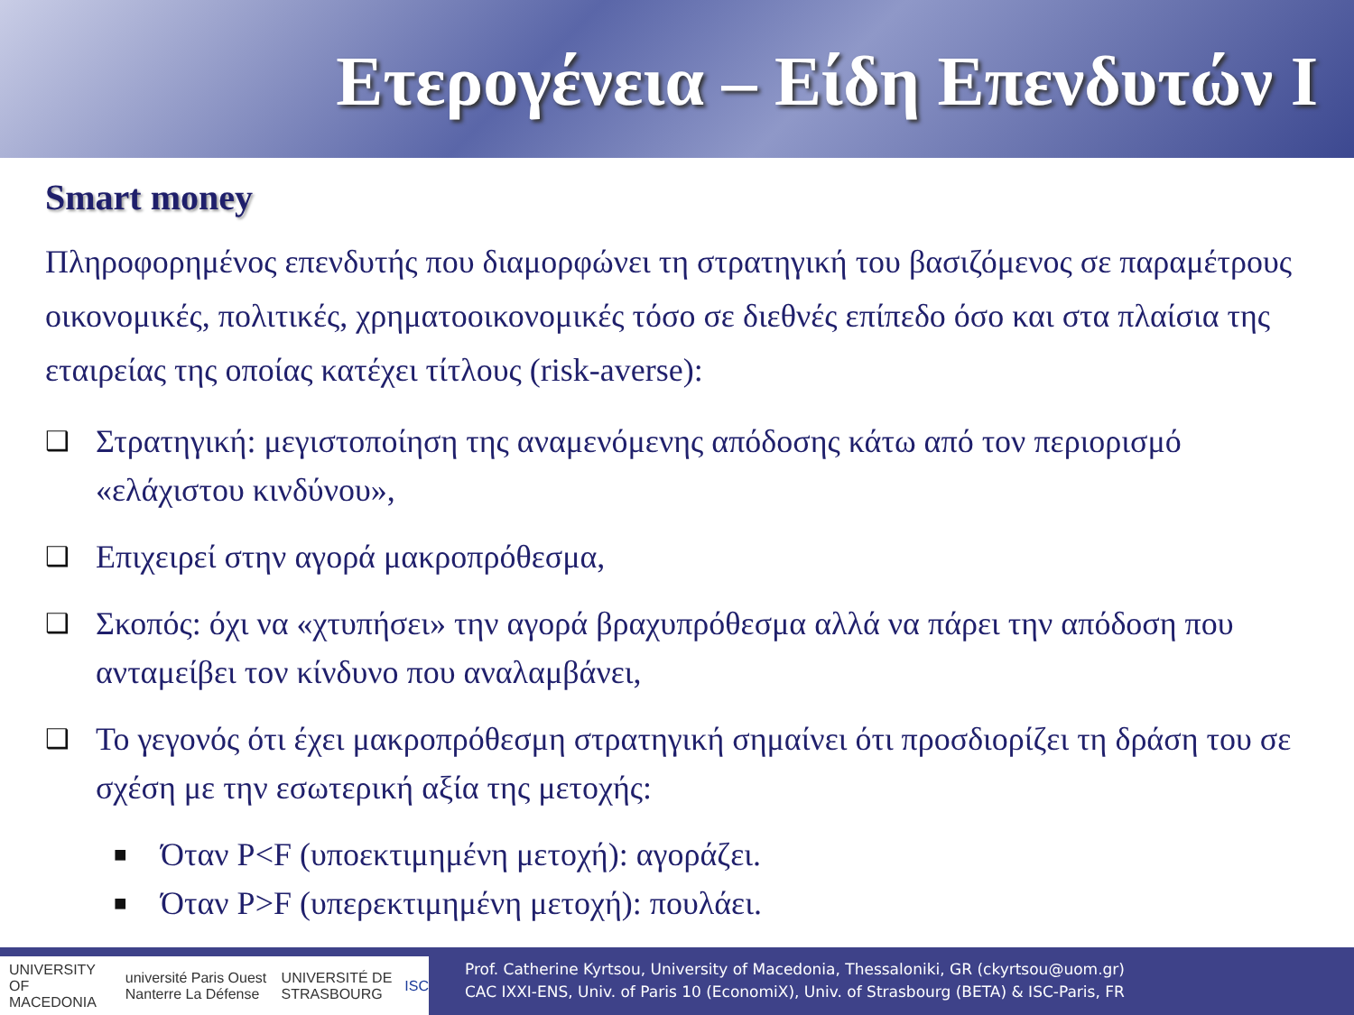Ετερογένεια – Είδη Επενδυτών Ι
Smart money
Πληροφορημένος επενδυτής που διαμορφώνει τη στρατηγική του βασιζόμενος σε παραμέτρους οικονομικές, πολιτικές, χρηματοοικονομικές τόσο σε διεθνές επίπεδο όσο και στα πλαίσια της εταιρείας της οποίας κατέχει τίτλους (risk-averse):
❑ Στρατηγική: μεγιστοποίηση της αναμενόμενης απόδοσης κάτω από τον περιορισμό «ελάχιστου κινδύνου»,
❑ Επιχειρεί στην αγορά μακροπρόθεσμα,
❑ Σκοπός: όχι να «χτυπήσει» την αγορά βραχυπρόθεσμα αλλά να πάρει την απόδοση που ανταμείβει τον κίνδυνο που αναλαμβάνει,
❑ Το γεγονός ότι έχει μακροπρόθεσμη στρατηγική σημαίνει ότι προσδιορίζει τη δράση του σε σχέση με την εσωτερική αξία της μετοχής:
■ Όταν P<F (υποεκτιμημένη μετοχή): αγοράζει.
■ Όταν P>F (υπερεκτιμημένη μετοχή): πουλάει.
UNIVERSITY OF MACEDONIA université Paris Ouest Nanterre La Défense UNIVERSITÉ DE STRASBOURG ISC
Prof. Catherine Kyrtsou, University of Macedonia, Thessaloniki, GR (ckyrtsou@uom.gr)
CAC IXXI-ENS, Univ. of Paris 10 (EconomiX), Univ. of Strasbourg (BETA) & ISC-Paris, FR